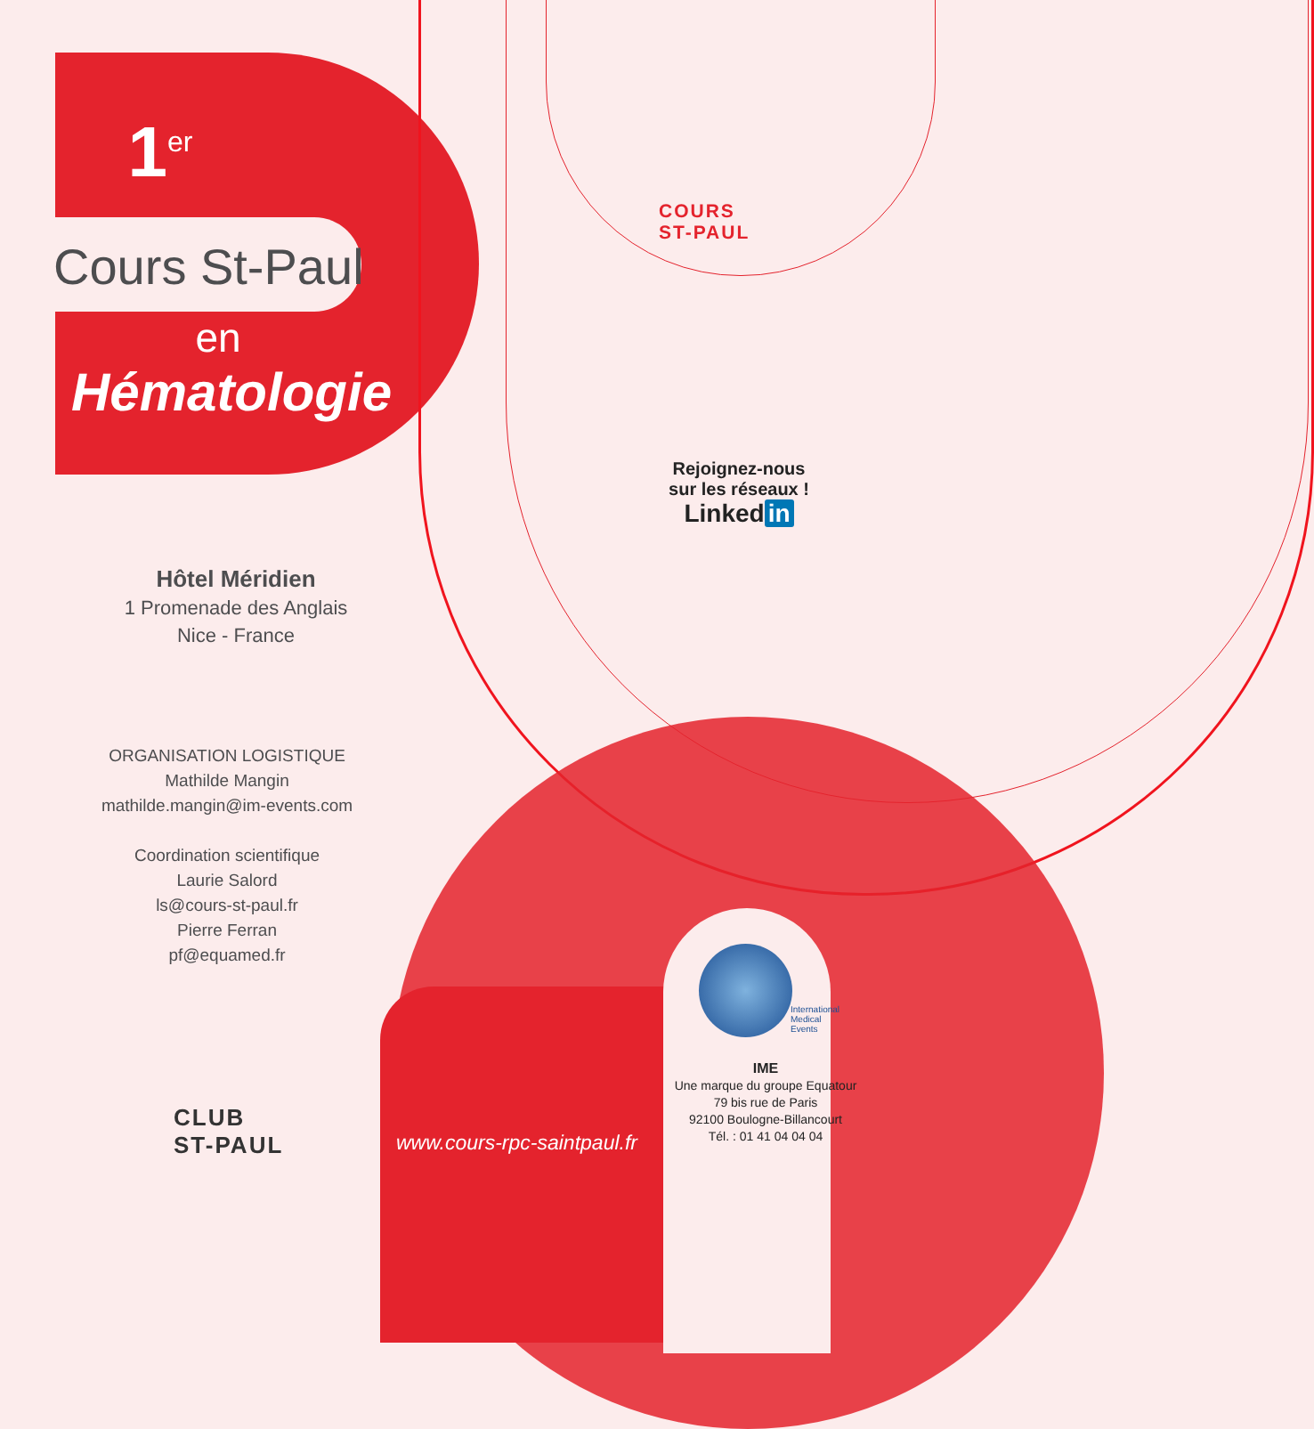1<sup>er</sup>
Cours St-Paul
en
Hématologie
COURS
ST-PAUL
Rejoignez-nous
sur les réseaux !
Linked in
Hôtel Méridien
1 Promenade des Anglais
Nice - France
ORGANISATION LOGISTIQUE
Mathilde Mangin
mathilde.mangin@im-events.com
Coordination scientifique
Laurie Salord
ls@cours-st-paul.fr
Pierre Ferran
pf@equamed.fr
CLUB
ST-PAUL
www.cours-rpc-saintpaul.fr
International
Medical
Events
IME
Une marque du groupe Equatour
79 bis rue de Paris
92100 Boulogne-Billancourt
Tél. : 01 41 04 04 04